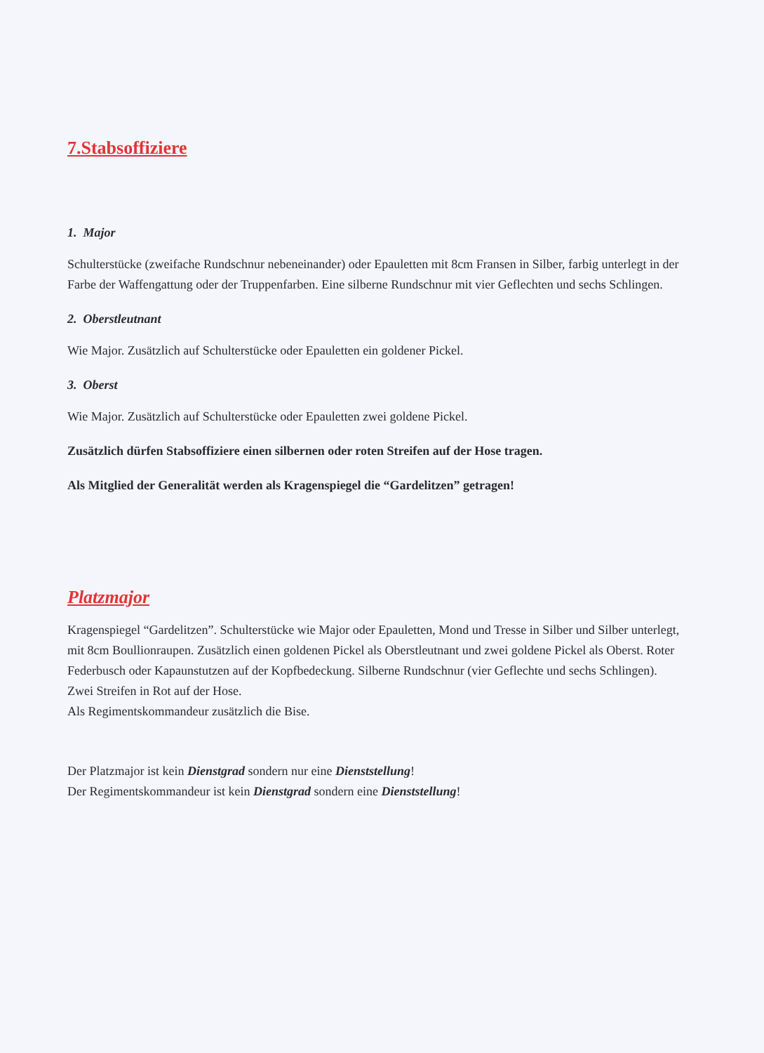7.Stabsoffiziere
1. Major
Schulterstücke (zweifache Rundschnur nebeneinander) oder Epauletten mit 8cm Fransen in Silber, farbig unterlegt in der Farbe der Waffengattung oder der Truppenfarben. Eine silberne Rundschnur mit vier Geflechten und sechs Schlingen.
2. Oberstleutnant
Wie Major. Zusätzlich auf Schulterstücke oder Epauletten ein goldener Pickel.
3. Oberst
Wie Major. Zusätzlich auf Schulterstücke oder Epauletten zwei goldene Pickel.
Zusätzlich dürfen Stabsoffiziere einen silbernen oder roten Streifen auf der Hose tragen.
Als Mitglied der Generalität werden als Kragenspiegel die “Gardelitzen” getragen!
Platzmajor
Kragenspiegel “Gardelitzen”. Schulterstücke wie Major oder Epauletten, Mond und Tresse in Silber und Silber unterlegt, mit 8cm Boullionraupen. Zusätzlich einen goldenen Pickel als Oberstleutnant und zwei goldene Pickel als Oberst. Roter Federbusch oder Kapaunstutzen auf der Kopfbedeckung. Silberne Rundschnur (vier Geflechte und sechs Schlingen). Zwei Streifen in Rot auf der Hose.
Als Regimentskommandeur zusätzlich die Bise.
Der Platzmajor ist kein Dienstgrad sondern nur eine Dienststellung!
Der Regimentskommandeur ist kein Dienstgrad sondern eine Dienststellung!